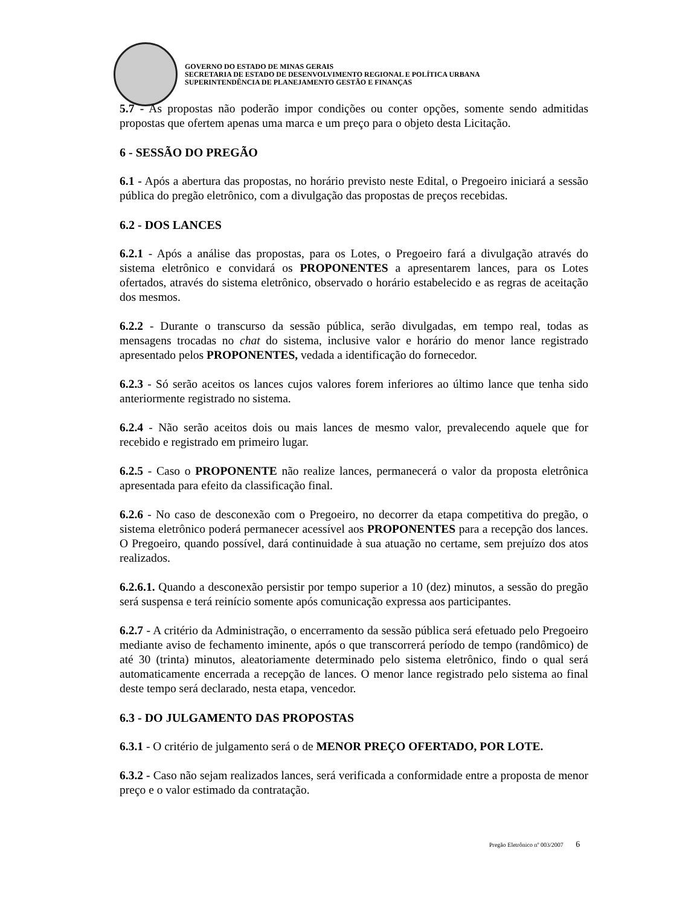GOVERNO DO ESTADO DE MINAS GERAIS
SECRETARIA DE ESTADO DE DESENVOLVIMENTO REGIONAL E POLÍTICA URBANA
SUPERINTENDÊNCIA DE PLANEJAMENTO GESTÃO E FINANÇAS
5.7 - As propostas não poderão impor condições ou conter opções, somente sendo admitidas propostas que ofertem apenas uma marca e um preço para o objeto desta Licitação.
6 - SESSÃO DO PREGÃO
6.1 - Após a abertura das propostas, no horário previsto neste Edital, o Pregoeiro iniciará a sessão pública do pregão eletrônico, com a divulgação das propostas de preços recebidas.
6.2 - DOS LANCES
6.2.1 - Após a análise das propostas, para os Lotes, o Pregoeiro fará a divulgação através do sistema eletrônico e convidará os PROPONENTES a apresentarem lances, para os Lotes ofertados, através do sistema eletrônico, observado o horário estabelecido e as regras de aceitação dos mesmos.
6.2.2 - Durante o transcurso da sessão pública, serão divulgadas, em tempo real, todas as mensagens trocadas no chat do sistema, inclusive valor e horário do menor lance registrado apresentado pelos PROPONENTES, vedada a identificação do fornecedor.
6.2.3 - Só serão aceitos os lances cujos valores forem inferiores ao último lance que tenha sido anteriormente registrado no sistema.
6.2.4 - Não serão aceitos dois ou mais lances de mesmo valor, prevalecendo aquele que for recebido e registrado em primeiro lugar.
6.2.5 - Caso o PROPONENTE não realize lances, permanecerá o valor da proposta eletrônica apresentada para efeito da classificação final.
6.2.6 - No caso de desconexão com o Pregoeiro, no decorrer da etapa competitiva do pregão, o sistema eletrônico poderá permanecer acessível aos PROPONENTES para a recepção dos lances. O Pregoeiro, quando possível, dará continuidade à sua atuação no certame, sem prejuízo dos atos realizados.
6.2.6.1. Quando a desconexão persistir por tempo superior a 10 (dez) minutos, a sessão do pregão será suspensa e terá reinício somente após comunicação expressa aos participantes.
6.2.7 - A critério da Administração, o encerramento da sessão pública será efetuado pelo Pregoeiro mediante aviso de fechamento iminente, após o que transcorrerá período de tempo (randômico) de até 30 (trinta) minutos, aleatoriamente determinado pelo sistema eletrônico, findo o qual será automaticamente encerrada a recepção de lances. O menor lance registrado pelo sistema ao final deste tempo será declarado, nesta etapa, vencedor.
6.3 - DO JULGAMENTO DAS PROPOSTAS
6.3.1 - O critério de julgamento será o de MENOR PREÇO OFERTADO, POR LOTE.
6.3.2 - Caso não sejam realizados lances, será verificada a conformidade entre a proposta de menor preço e o valor estimado da contratação.
Pregão Eletrônico nº 003/2007 6